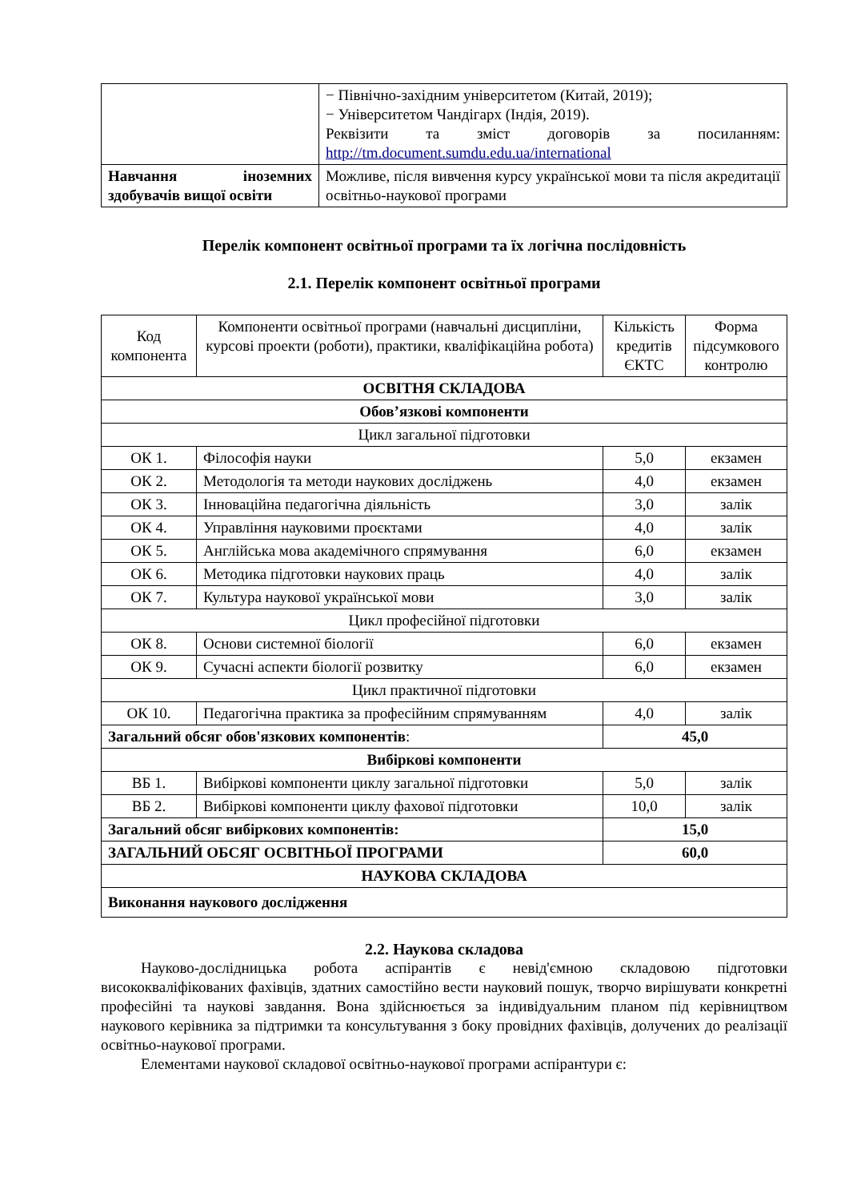| | − Північно-західним університетом (Китай, 2019); − Університетом Чандігарх (Індія, 2019). Реквізити та зміст договорів за посиланням: http://tm.document.sumdu.edu.ua/international |
| Навчання іноземних здобувачів вищої освіти | Можливе, після вивчення курсу української мови та після акредитації освітньо-наукової програми |
Перелік компонент освітньої програми та їх логічна послідовність
2.1. Перелік компонент освітньої програми
| Код компонента | Компоненти освітньої програми (навчальні дисципліни, курсові проекти (роботи), практики, кваліфікаційна робота) | Кількість кредитів ЄКТС | Форма підсумкового контролю |
| --- | --- | --- | --- |
| ОСВІТНЯ СКЛАДОВА | | | |
| Обов’язкові компоненти | | | |
| Цикл загальної підготовки | | | |
| ОК 1. | Філософія науки | 5,0 | екзамен |
| ОК 2. | Методологія та методи наукових досліджень | 4,0 | екзамен |
| ОК 3. | Інноваційна педагогічна діяльність | 3,0 | залік |
| ОК 4. | Управління науковими проєктами | 4,0 | залік |
| ОК 5. | Англійська мова академічного спрямування | 6,0 | екзамен |
| ОК 6. | Методика підготовки наукових праць | 4,0 | залік |
| ОК 7. | Культура наукової української мови | 3,0 | залік |
| Цикл професійної підготовки | | | |
| ОК 8. | Основи системної біології | 6,0 | екзамен |
| ОК 9. | Сучасні аспекти біології розвитку | 6,0 | екзамен |
| Цикл практичної підготовки | | | |
| ОК 10. | Педагогічна практика за професійним спрямуванням | 4,0 | залік |
| Загальний обсяг обов'язкових компонентів : | | 45,0 | |
| Вибіркові компоненти | | | |
| ВБ 1. | Вибіркові компоненти циклу загальної підготовки | 5,0 | залік |
| ВБ 2. | Вибіркові компоненти циклу фахової підготовки | 10,0 | залік |
| Загальний обсяг вибіркових компонентів: | | 15,0 | |
| ЗАГАЛЬНИЙ ОБСЯГ ОСВІТНЬОЇ ПРОГРАМИ | | 60,0 | |
| НАУКОВА СКЛАДОВА | | | |
| Виконання наукового дослідження | | | |
2.2. Наукова складова
Науково-дослідницька робота аспірантів є невід'ємною складовою підготовки висококваліфікованих фахівців, здатних самостійно вести науковий пошук, творчо вирішувати конкретні професійні та наукові завдання. Вона здійснюється за індивідуальним планом під керівництвом наукового керівника за підтримки та консультування з боку провідних фахівців, долучених до реалізації освітньо-наукової програми.
Елементами наукової складової освітньо-наукової програми аспірантури є: